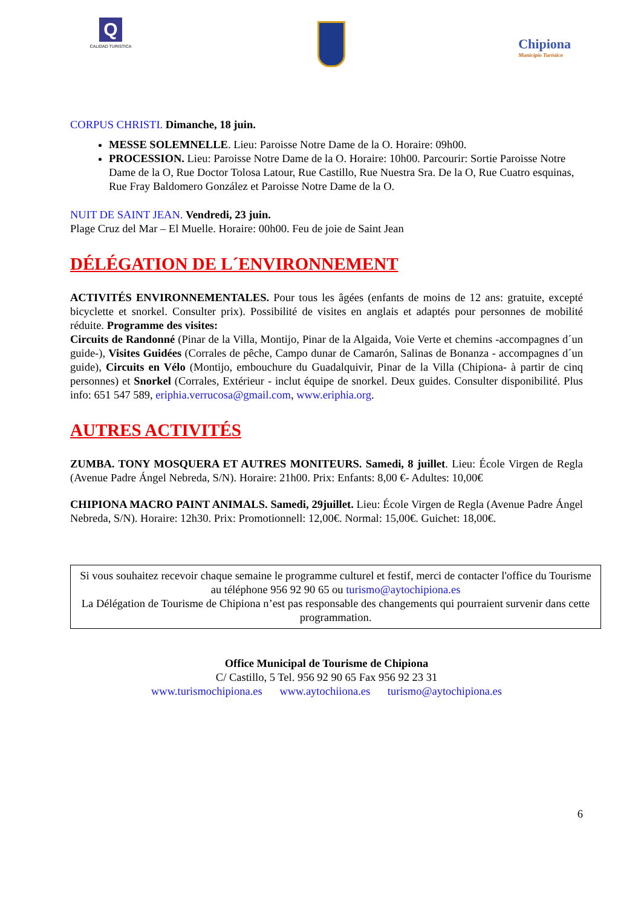Q
CALIDAD TURISTICA
Chipiona
Municipio Turístico
CORPUS CHRISTI. Dimanche, 18 juin.
MESSE SOLEMNELLE. Lieu: Paroisse Notre Dame de la O. Horaire: 09h00.
PROCESSION. Lieu: Paroisse Notre Dame de la O. Horaire: 10h00. Parcourir: Sortie Paroisse Notre Dame de la O, Rue Doctor Tolosa Latour, Rue Castillo, Rue Nuestra Sra. De la O, Rue Cuatro esquinas, Rue Fray Baldomero González et Paroisse Notre Dame de la O.
NUIT DE SAINT JEAN. Vendredi, 23 juin.
Plage Cruz del Mar – El Muelle. Horaire: 00h00. Feu de joie de Saint Jean
DÉLÉGATION DE L´ENVIRONNEMENT
ACTIVITÉS ENVIRONNEMENTALES. Pour tous les âgées (enfants de moins de 12 ans: gratuite, excepté bicyclette et snorkel. Consulter prix). Possibilité de visites en anglais et adaptés pour personnes de mobilité réduite. Programme des visites:
Circuits de Randonné (Pinar de la Villa, Montijo, Pinar de la Algaida, Voie Verte et chemins -accompagnes d´un guide-), Visites Guidées (Corrales de pêche, Campo dunar de Camarón, Salinas de Bonanza - accompagnes d´un guide), Circuits en Vélo (Montijo, embouchure du Guadalquivir, Pinar de la Villa (Chipiona- à partir de cinq personnes) et Snorkel (Corrales, Extérieur - inclut équipe de snorkel. Deux guides. Consulter disponibilité. Plus info: 651 547 589, eriphia.verrucosa@gmail.com, www.eriphia.org.
AUTRES ACTIVITÉS
ZUMBA. TONY MOSQUERA ET AUTRES MONITEURS. Samedi, 8 juillet. Lieu: École Virgen de Regla (Avenue Padre Ángel Nebreda, S/N). Horaire: 21h00. Prix: Enfants: 8,00 €- Adultes: 10,00€
CHIPIONA MACRO PAINT ANIMALS. Samedi, 29juillet. Lieu: École Virgen de Regla (Avenue Padre Ángel Nebreda, S/N). Horaire: 12h30. Prix: Promotionnell: 12,00€. Normal: 15,00€. Guichet: 18,00€.
Si vous souhaitez recevoir chaque semaine le programme culturel et festif, merci de contacter l'office du Tourisme au téléphone 956 92 90 65 ou turismo@aytochipiona.es
La Délégation de Tourisme de Chipiona n’est pas responsable des changements qui pourraient survenir dans cette programmation.
Office Municipal de Tourisme de Chipiona
C/ Castillo, 5 Tel. 956 92 90 65 Fax 956 92 23 31
www.turismochipiona.es www.aytochiiona.es turismo@aytochipiona.es
6